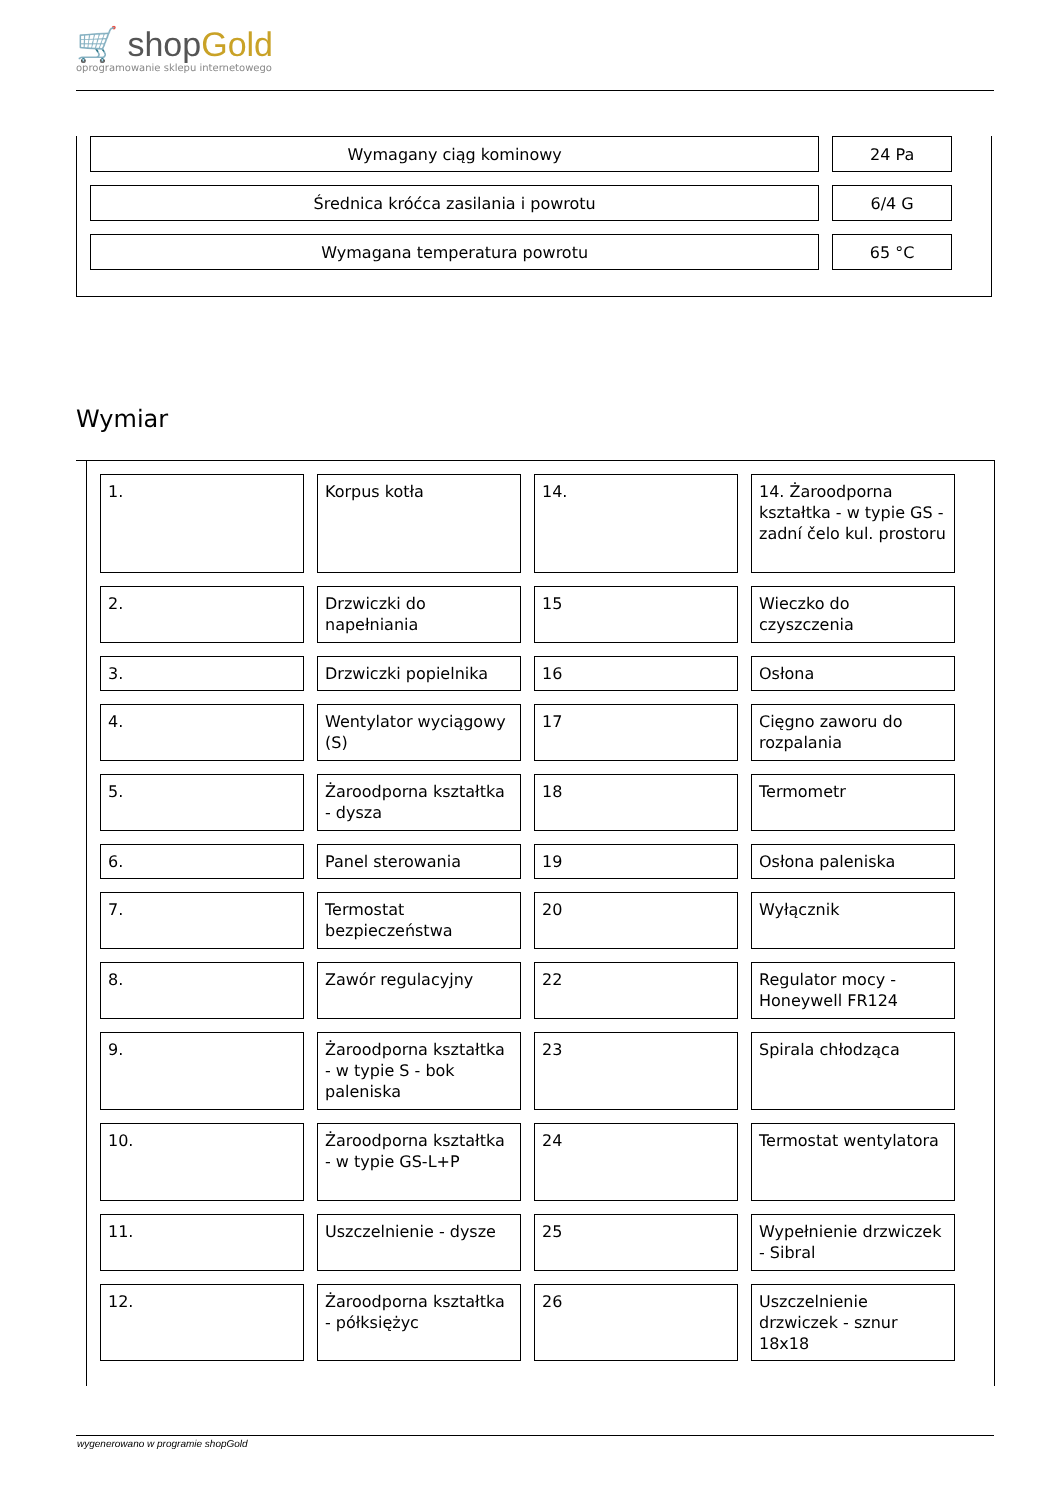🛒 shopGold
oprogramowanie sklepu internetowego
| Wymagany ciąg kominowy | 24 Pa |
| Średnica króćca zasilania i powrotu | 6/4 G |
| Wymagana temperatura powrotu | 65 °C |
Wymiar
| 1. | Korpus kotła | 14. | 14. Żaroodporna kształtka - w typie GS - zadní čelo kul. prostoru |
| 2. | Drzwiczki do napełniania | 15 | Wieczko do czyszczenia |
| 3. | Drzwiczki popielnika | 16 | Osłona |
| 4. | Wentylator wyciągowy (S) | 17 | Cięgno zaworu do rozpalania |
| 5. | Żaroodporna kształtka - dysza | 18 | Termometr |
| 6. | Panel sterowania | 19 | Osłona paleniska |
| 7. | Termostat bezpieczeństwa | 20 | Wyłącznik |
| 8. | Zawór regulacyjny | 22 | Regulator mocy - Honeywell FR124 |
| 9. | Żaroodporna kształtka - w typie S - bok paleniska | 23 | Spirala chłodząca |
| 10. | Żaroodporna kształtka - w typie GS-L+P | 24 | Termostat wentylatora |
| 11. | Uszczelnienie - dysze | 25 | Wypełnienie drzwiczek - Sibral |
| 12. | Żaroodporna kształtka - półksiężyc | 26 | Uszczelnienie drzwiczek - sznur 18x18 |
wygenerowano w programie shopGold